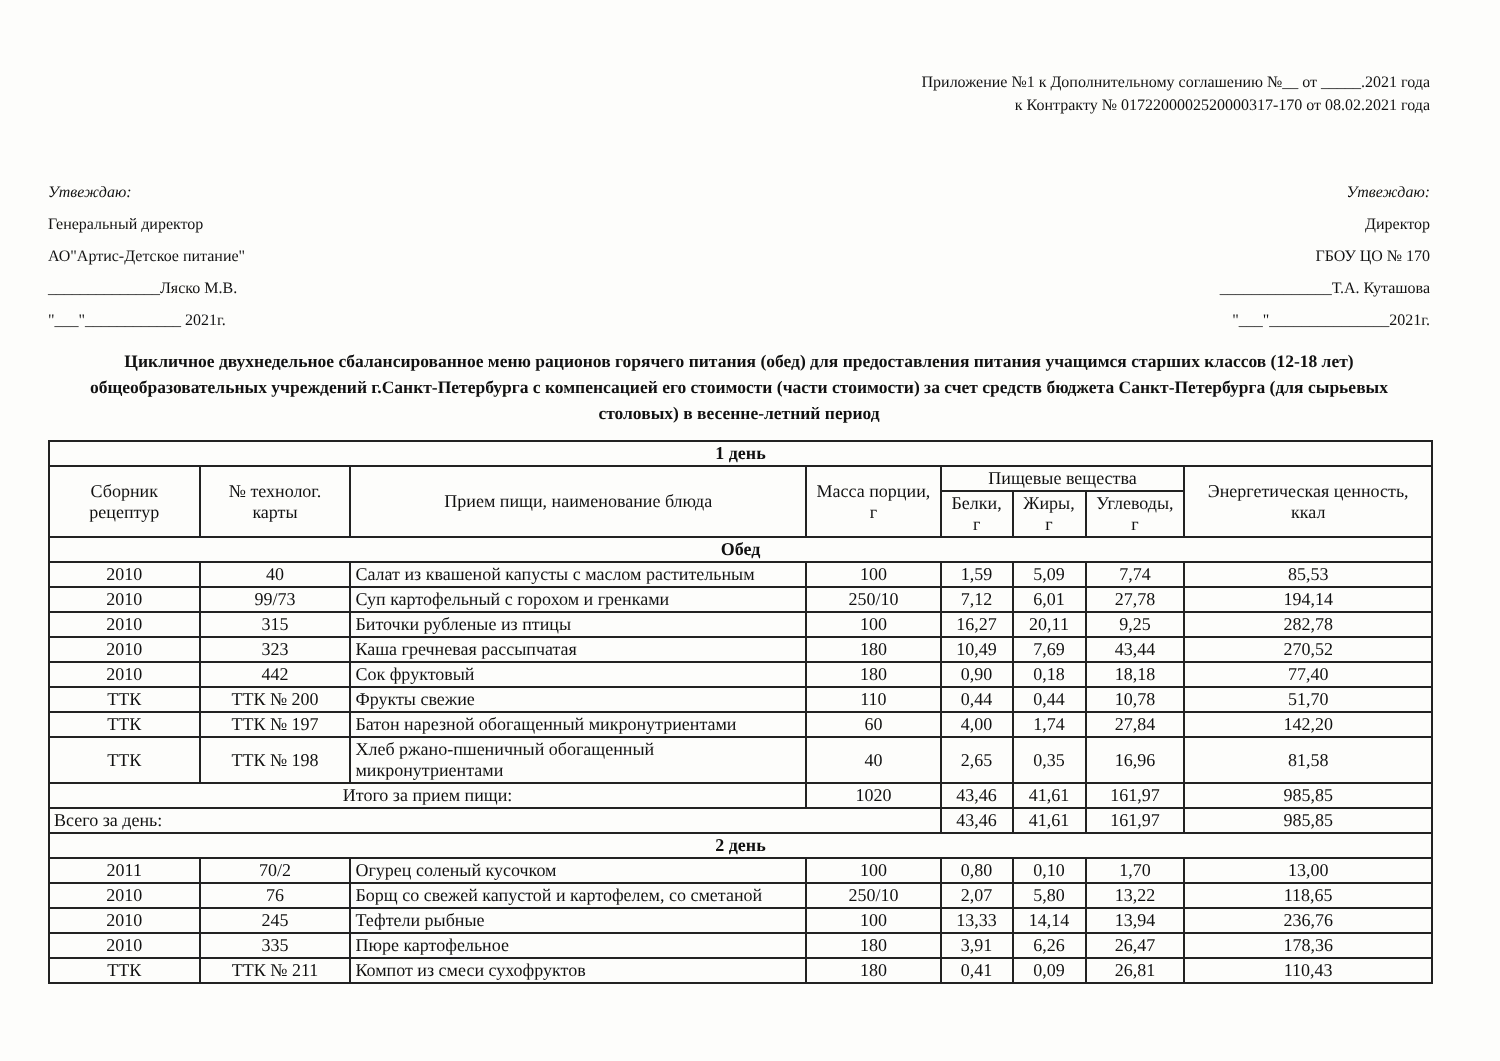Приложение №1 к Дополнительному соглашению №__ от _____.2021 года
к Контракту № 0172200002520000317-170 от 08.02.2021 года
Утвеждаю:
Генеральный директор
АО"Артис-Детское питание"
______________Ляско М.В.
"___"____________ 2021г.
Утвеждаю:
Директор
ГБОУ ЦО № 170
______________Т.А. Куташова
"___"_______________2021г.
Цикличное двухнедельное сбалансированное меню рационов горячего питания (обед) для предоставления питания учащимся старших классов (12-18 лет) общеобразовательных учреждений г.Санкт-Петербурга с компенсацией его стоимости (части стоимости) за счет средств бюджета Санкт-Петербурга (для сырьевых столовых) в весенне-летний период
| 1 день | | | | | | | |
| --- | --- | --- | --- | --- | --- | --- | --- |
| Сборник рецептур | № технолог. карты | Прием пищи, наименование блюда | Масса порции, г | Пищевые вещества | | | Энергетическая ценность, ккал |
| | | | | Белки, г | Жиры, г | Углеводы, г | |
| Обед | | | | | | | |
| 2010 | 40 | Салат из квашеной капусты с маслом растительным | 100 | 1,59 | 5,09 | 7,74 | 85,53 |
| 2010 | 99/73 | Суп картофельный с горохом и гренками | 250/10 | 7,12 | 6,01 | 27,78 | 194,14 |
| 2010 | 315 | Биточки рубленые из птицы | 100 | 16,27 | 20,11 | 9,25 | 282,78 |
| 2010 | 323 | Каша гречневая рассыпчатая | 180 | 10,49 | 7,69 | 43,44 | 270,52 |
| 2010 | 442 | Сок фруктовый | 180 | 0,90 | 0,18 | 18,18 | 77,40 |
| ТТК | ТТК № 200 | Фрукты свежие | 110 | 0,44 | 0,44 | 10,78 | 51,70 |
| ТТК | ТТК № 197 | Батон нарезной обогащенный микронутриентами | 60 | 4,00 | 1,74 | 27,84 | 142,20 |
| ТТК | ТТК № 198 | Хлеб ржано-пшеничный обогащенный микронутриентами | 40 | 2,65 | 0,35 | 16,96 | 81,58 |
| Итого за прием пищи: | | | 1020 | 43,46 | 41,61 | 161,97 | 985,85 |
| Всего за день: | | | | 43,46 | 41,61 | 161,97 | 985,85 |
| 2 день | | | | | | | |
| 2011 | 70/2 | Огурец соленый кусочком | 100 | 0,80 | 0,10 | 1,70 | 13,00 |
| 2010 | 76 | Борщ со свежей капустой и картофелем, со сметаной | 250/10 | 2,07 | 5,80 | 13,22 | 118,65 |
| 2010 | 245 | Тефтели рыбные | 100 | 13,33 | 14,14 | 13,94 | 236,76 |
| 2010 | 335 | Пюре картофельное | 180 | 3,91 | 6,26 | 26,47 | 178,36 |
| ТТК | ТТК № 211 | Компот из смеси сухофруктов | 180 | 0,41 | 0,09 | 26,81 | 110,43 |